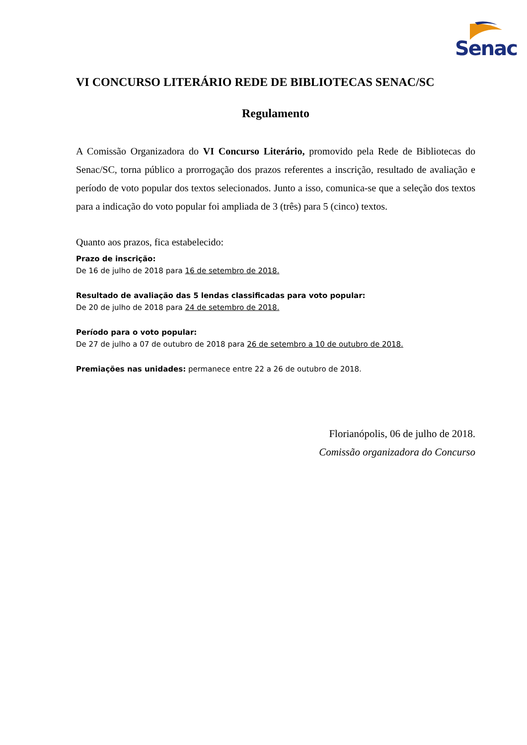Senac
VI CONCURSO LITERÁRIO REDE DE BIBLIOTECAS SENAC/SC
Regulamento
A Comissão Organizadora do VI Concurso Literário, promovido pela Rede de Bibliotecas do Senac/SC, torna público a prorrogação dos prazos referentes a inscrição, resultado de avaliação e período de voto popular dos textos selecionados. Junto a isso, comunica-se que a seleção dos textos para a indicação do voto popular foi ampliada de 3 (três) para 5 (cinco) textos.
Quanto aos prazos, fica estabelecido:
Prazo de inscrição:
De 16 de julho de 2018 para 16 de setembro de 2018.
Resultado de avaliação das 5 lendas classificadas para voto popular:
De 20 de julho de 2018 para 24 de setembro de 2018.
Período para o voto popular:
De 27 de julho a 07 de outubro de 2018 para 26 de setembro a 10 de outubro de 2018.
Premiações nas unidades: permanece entre 22 a 26 de outubro de 2018.
Florianópolis, 06 de julho de 2018.
Comissão organizadora do Concurso